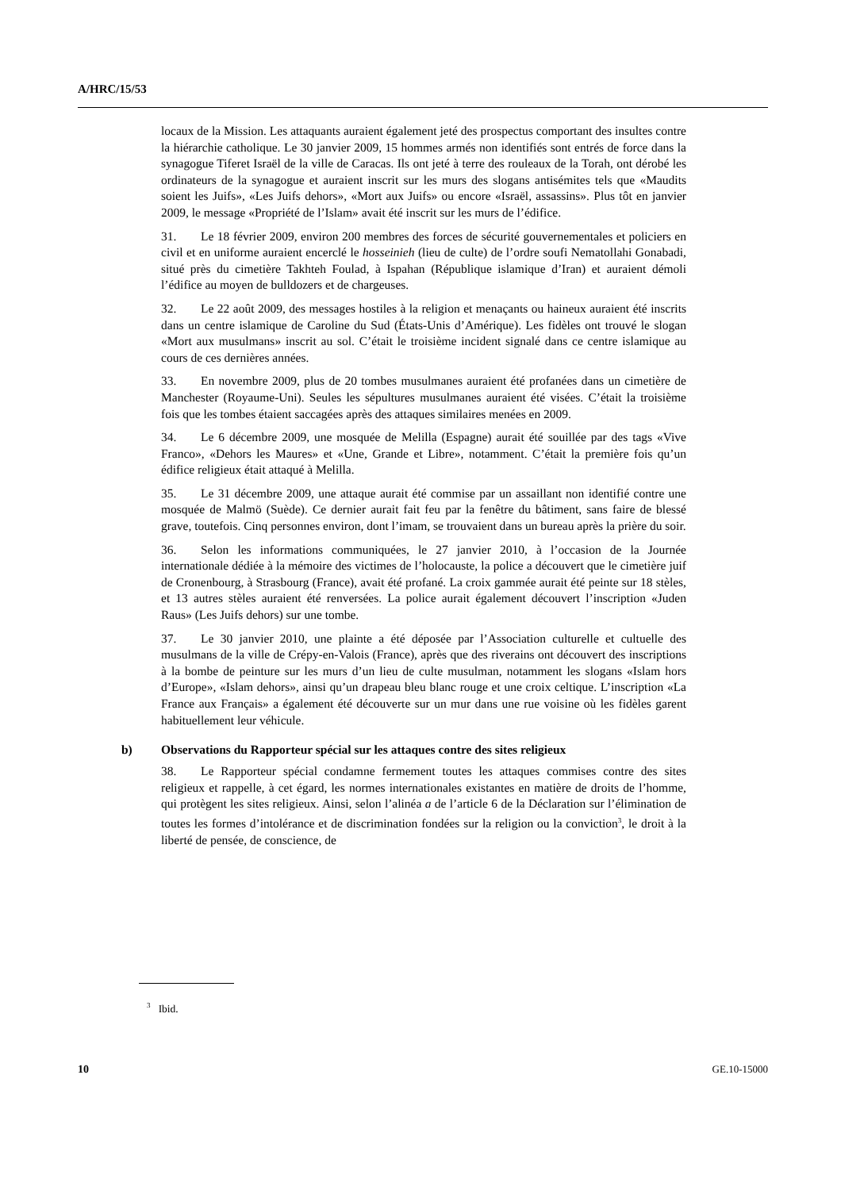A/HRC/15/53
locaux de la Mission. Les attaquants auraient également jeté des prospectus comportant des insultes contre la hiérarchie catholique. Le 30 janvier 2009, 15 hommes armés non identifiés sont entrés de force dans la synagogue Tiferet Israël de la ville de Caracas. Ils ont jeté à terre des rouleaux de la Torah, ont dérobé les ordinateurs de la synagogue et auraient inscrit sur les murs des slogans antisémites tels que «Maudits soient les Juifs», «Les Juifs dehors», «Mort aux Juifs» ou encore «Israël, assassins». Plus tôt en janvier 2009, le message «Propriété de l’Islam» avait été inscrit sur les murs de l’édifice.
31. Le 18 février 2009, environ 200 membres des forces de sécurité gouvernementales et policiers en civil et en uniforme auraient encerclé le hosseinieh (lieu de culte) de l’ordre soufi Nematollahi Gonabadi, situé près du cimetière Takhteh Foulad, à Ispahan (République islamique d’Iran) et auraient démoli l’édifice au moyen de bulldozers et de chargeuses.
32. Le 22 août 2009, des messages hostiles à la religion et menaçants ou haineux auraient été inscrits dans un centre islamique de Caroline du Sud (États-Unis d’Amérique). Les fidèles ont trouvé le slogan «Mort aux musulmans» inscrit au sol. C’était le troisième incident signalé dans ce centre islamique au cours de ces dernières années.
33. En novembre 2009, plus de 20 tombes musulmanes auraient été profanées dans un cimetière de Manchester (Royaume-Uni). Seules les sépultures musulmanes auraient été visées. C’était la troisième fois que les tombes étaient saccagées après des attaques similaires menées en 2009.
34. Le 6 décembre 2009, une mosquée de Melilla (Espagne) aurait été souillée par des tags «Vive Franco», «Dehors les Maures» et «Une, Grande et Libre», notamment. C’était la première fois qu’un édifice religieux était attaqué à Melilla.
35. Le 31 décembre 2009, une attaque aurait été commise par un assaillant non identifié contre une mosquée de Malmö (Suède). Ce dernier aurait fait feu par la fenêtre du bâtiment, sans faire de blessé grave, toutefois. Cinq personnes environ, dont l’imam, se trouvaient dans un bureau après la prière du soir.
36. Selon les informations communiquées, le 27 janvier 2010, à l’occasion de la Journée internationale dédiée à la mémoire des victimes de l’holocauste, la police a découvert que le cimetière juif de Cronenbourg, à Strasbourg (France), avait été profané. La croix gammée aurait été peinte sur 18 stèles, et 13 autres stèles auraient été renversées. La police aurait également découvert l’inscription «Juden Raus» (Les Juifs dehors) sur une tombe.
37. Le 30 janvier 2010, une plainte a été déposée par l’Association culturelle et cultuelle des musulmans de la ville de Crépy-en-Valois (France), après que des riverains ont découvert des inscriptions à la bombe de peinture sur les murs d’un lieu de culte musulman, notamment les slogans «Islam hors d’Europe», «Islam dehors», ainsi qu’un drapeau bleu blanc rouge et une croix celtique. L’inscription «La France aux Français» a également été découverte sur un mur dans une rue voisine où les fidèles garent habituellement leur véhicule.
b) Observations du Rapporteur spécial sur les attaques contre des sites religieux
38. Le Rapporteur spécial condamne fermement toutes les attaques commises contre des sites religieux et rappelle, à cet égard, les normes internationales existantes en matière de droits de l’homme, qui protègent les sites religieux. Ainsi, selon l’alinéa a de l’article 6 de la Déclaration sur l’élimination de toutes les formes d’intolérance et de discrimination fondées sur la religion ou la conviction<sup>3</sup>, le droit à la liberté de pensée, de conscience, de
<sup>3</sup> Ibid.
10 GE.10-15000